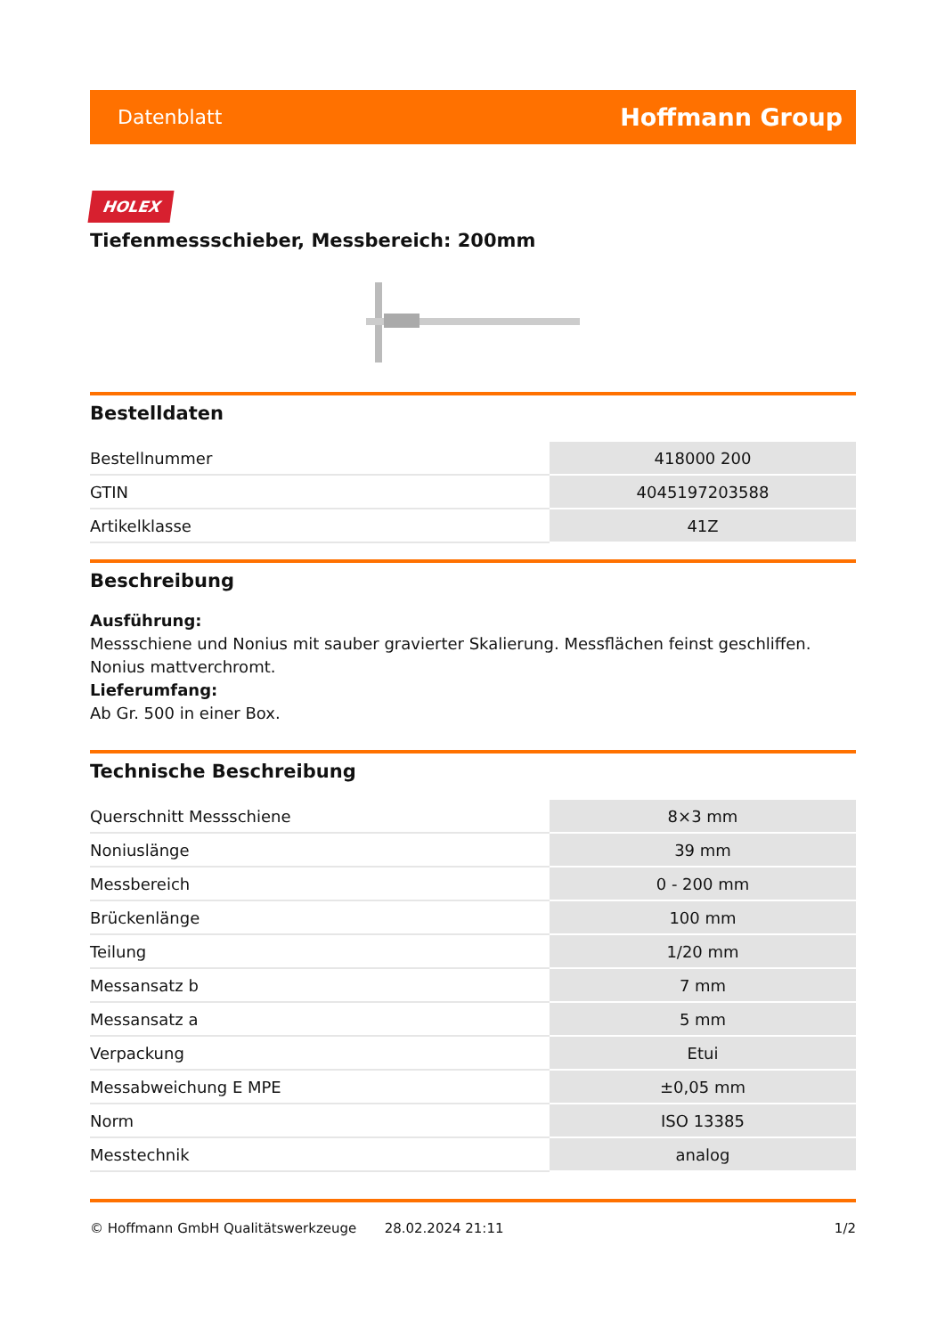Datenblatt Hoffmann Group
HOLEX
Tiefenmessschieber, Messbereich: 200mm
Bestelldaten
| Bestellnummer | 418000 200 |
| GTIN | 4045197203588 |
| Artikelklasse | 41Z |
Beschreibung
Ausführung:
Messschiene und Nonius mit sauber gravierter Skalierung. Messflächen feinst geschliffen. Nonius mattverchromt.
Lieferumfang:
Ab Gr. 500 in einer Box.
Technische Beschreibung
| Querschnitt Messschiene | 8×3 mm |
| Noniuslänge | 39 mm |
| Messbereich | 0 - 200 mm |
| Brückenlänge | 100 mm |
| Teilung | 1/20 mm |
| Messansatz b | 7 mm |
| Messansatz a | 5 mm |
| Verpackung | Etui |
| Messabweichung E MPE | ±0,05 mm |
| Norm | ISO 13385 |
| Messtechnik | analog |
© Hoffmann GmbH Qualitätswerkzeuge 28.02.2024 21:11 1/2